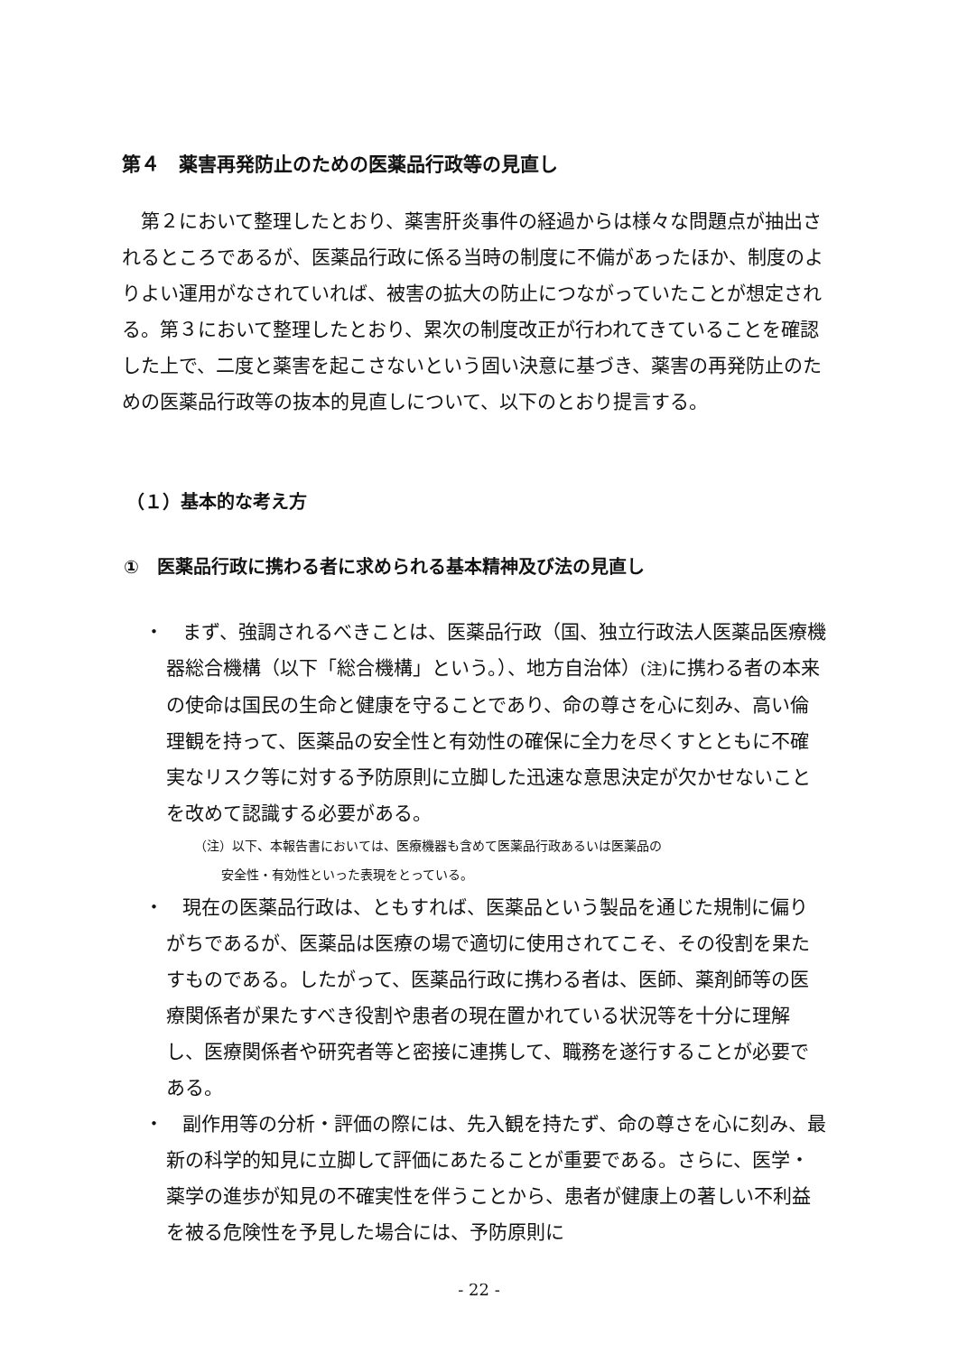第４　薬害再発防止のための医薬品行政等の見直し
第２において整理したとおり、薬害肝炎事件の経過からは様々な問題点が抽出されるところであるが、医薬品行政に係る当時の制度に不備があったほか、制度のよりよい運用がなされていれば、被害の拡大の防止につながっていたことが想定される。第３において整理したとおり、累次の制度改正が行われてきていることを確認した上で、二度と薬害を起こさないという固い決意に基づき、薬害の再発防止のための医薬品行政等の抜本的見直しについて、以下のとおり提言する。
（１）基本的な考え方
①　医薬品行政に携わる者に求められる基本精神及び法の見直し
・　まず、強調されるべきことは、医薬品行政（国、独立行政法人医薬品医療機器総合機構（以下「総合機構」という。）、地方自治体）(注) に携わる者の本来の使命は国民の生命と健康を守ることであり、命の尊さを心に刻み、高い倫理観を持って、医薬品の安全性と有効性の確保に全力を尽くすとともに不確実なリスク等に対する予防原則に立脚した迅速な意思決定が欠かせないことを改めて認識する必要がある。
（注）以下、本報告書においては、医療機器も含めて医薬品行政あるいは医薬品の
安全性・有効性といった表現をとっている。
・　現在の医薬品行政は、ともすれば、医薬品という製品を通じた規制に偏りがちであるが、医薬品は医療の場で適切に使用されてこそ、その役割を果たすものである。したがって、医薬品行政に携わる者は、医師、薬剤師等の医療関係者が果たすべき役割や患者の現在置かれている状況等を十分に理解し、医療関係者や研究者等と密接に連携して、職務を遂行することが必要である。
・　副作用等の分析・評価の際には、先入観を持たず、命の尊さを心に刻み、最新の科学的知見に立脚して評価にあたることが重要である。さらに、医学・薬学の進歩が知見の不確実性を伴うことから、患者が健康上の著しい不利益を被る危険性を予見した場合には、予防原則に
- 22 -